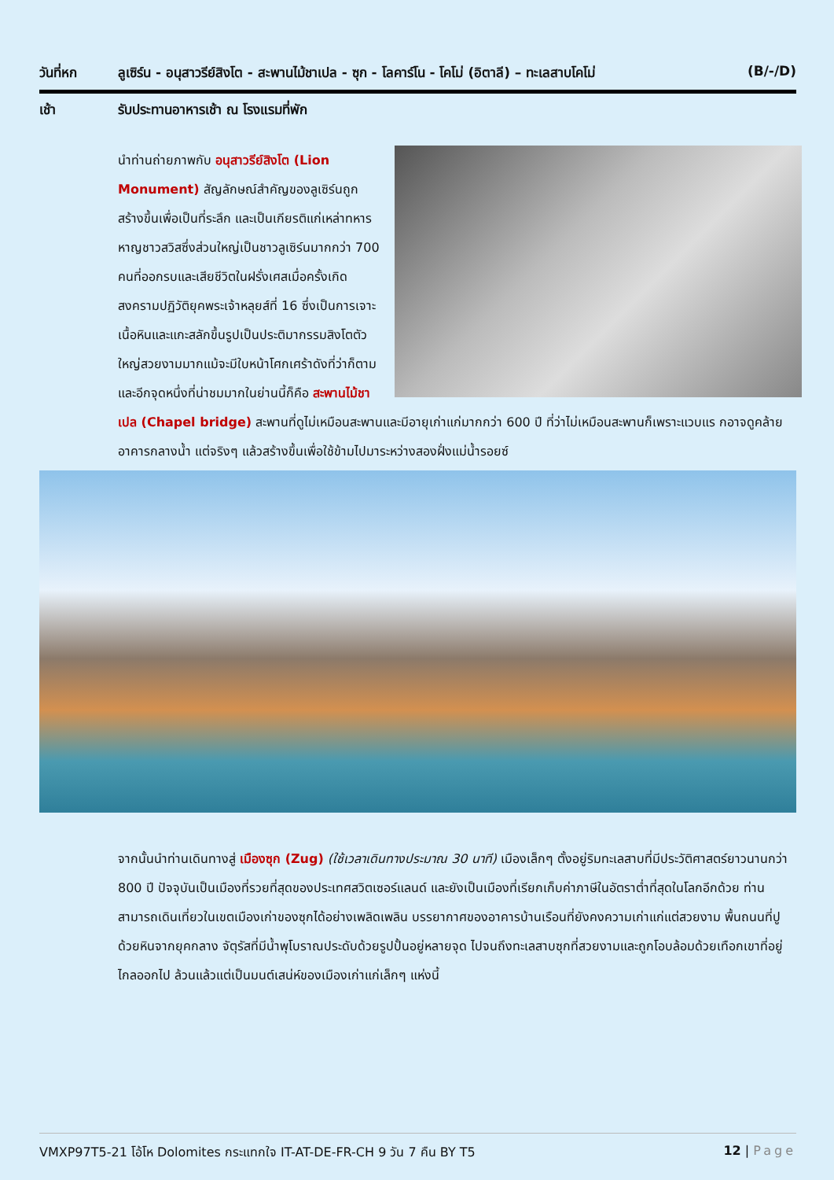วันที่หก ลูเซิร์น - อนุสาวรีย์สิงโต - สะพานไม้ชาเปล - ซุก - โลคาร์โน - โคโม่ (อิตาลี) – ทะเลสาบโคโม่ (B/-/D)
เช้า รับประทานอาหารเช้า ณ โรงแรมที่พัก
นำท่านถ่ายภาพกับ อนุสาวรีย์สิงโต (Lion Monument) สัญลักษณ์สำคัญของลูเซิร์นถูกสร้างขึ้นเพื่อเป็นที่ระลึก และเป็นเกียรติแก่เหล่าทหารหาญชาวสวิสซึ่งส่วนใหญ่เป็นชาวลูเซิร์นมากกว่า 700 คนที่ออกรบและเสียชีวิตในฝรั่งเศสเมื่อครั้งเกิดสงครามปฏิวัติยุคพระเจ้าหลุยส์ที่ 16 ซึ่งเป็นการเจาะเนื้อหินและแกะสลักขึ้นรูปเป็นประติมากรรมสิงโตตัวใหญ่สวยงามมากแม้จะมีใบหน้าโศกเศร้าดังที่ว่าก็ตาม และอีกจุดหนึ่งที่น่าชมมากในย่านนี้ก็คือ สะพานไม้ชาเปล (Chapel bridge) สะพานที่ดูไม่เหมือนสะพานและมีอายุเก่าแก่มากกว่า 600 ปี ที่ว่าไม่เหมือนสะพานก็เพราะแวบแร กอาจดูคล้ายอาคารกลางน้ำ แต่จริงๆ แล้วสร้างขึ้นเพื่อใช้ข้ามไปมาระหว่างสองฝั่งแม่น้ำรอยซ์
จากนั้นนำท่านเดินทางสู่ เมืองซุก (Zug) (ใช้เวลาเดินทางประมาณ 30 นาที) เมืองเล็กๆ ตั้งอยู่ริมทะเลสาบที่มีประวัติศาสตร์ยาวนานกว่า 800 ปี ปัจจุบันเป็นเมืองที่รวยที่สุดของประเทศสวิตเซอร์แลนด์ และยังเป็นเมืองที่เรียกเก็บค่าภาษีในอัตราต่ำที่สุดในโลกอีกด้วย ท่านสามารถเดินเที่ยวในเขตเมืองเก่าของซุกได้อย่างเพลิดเพลิน บรรยากาศของอาคารบ้านเรือนที่ยังคงความเก่าแก่แต่สวยงาม พื้นถนนที่ปูด้วยหินจากยุคกลาง จัตุรัสที่มีน้ำพุโบราณประดับด้วยรูปปั้นอยู่หลายจุด ไปจนถึงทะเลสาบซุกที่สวยงามและถูกโอบล้อมด้วยเทือกเขาที่อยู่ไกลออกไป ล้วนแล้วแต่เป็นมนต์เสน่ห์ของเมืองเก่าแก่เล็กๆ แห่งนี้
VMXP97T5-21 โอ้โห Dolomites กระแทกใจ IT-AT-DE-FR-CH 9 วัน 7 คืน BY T5 12 | Page